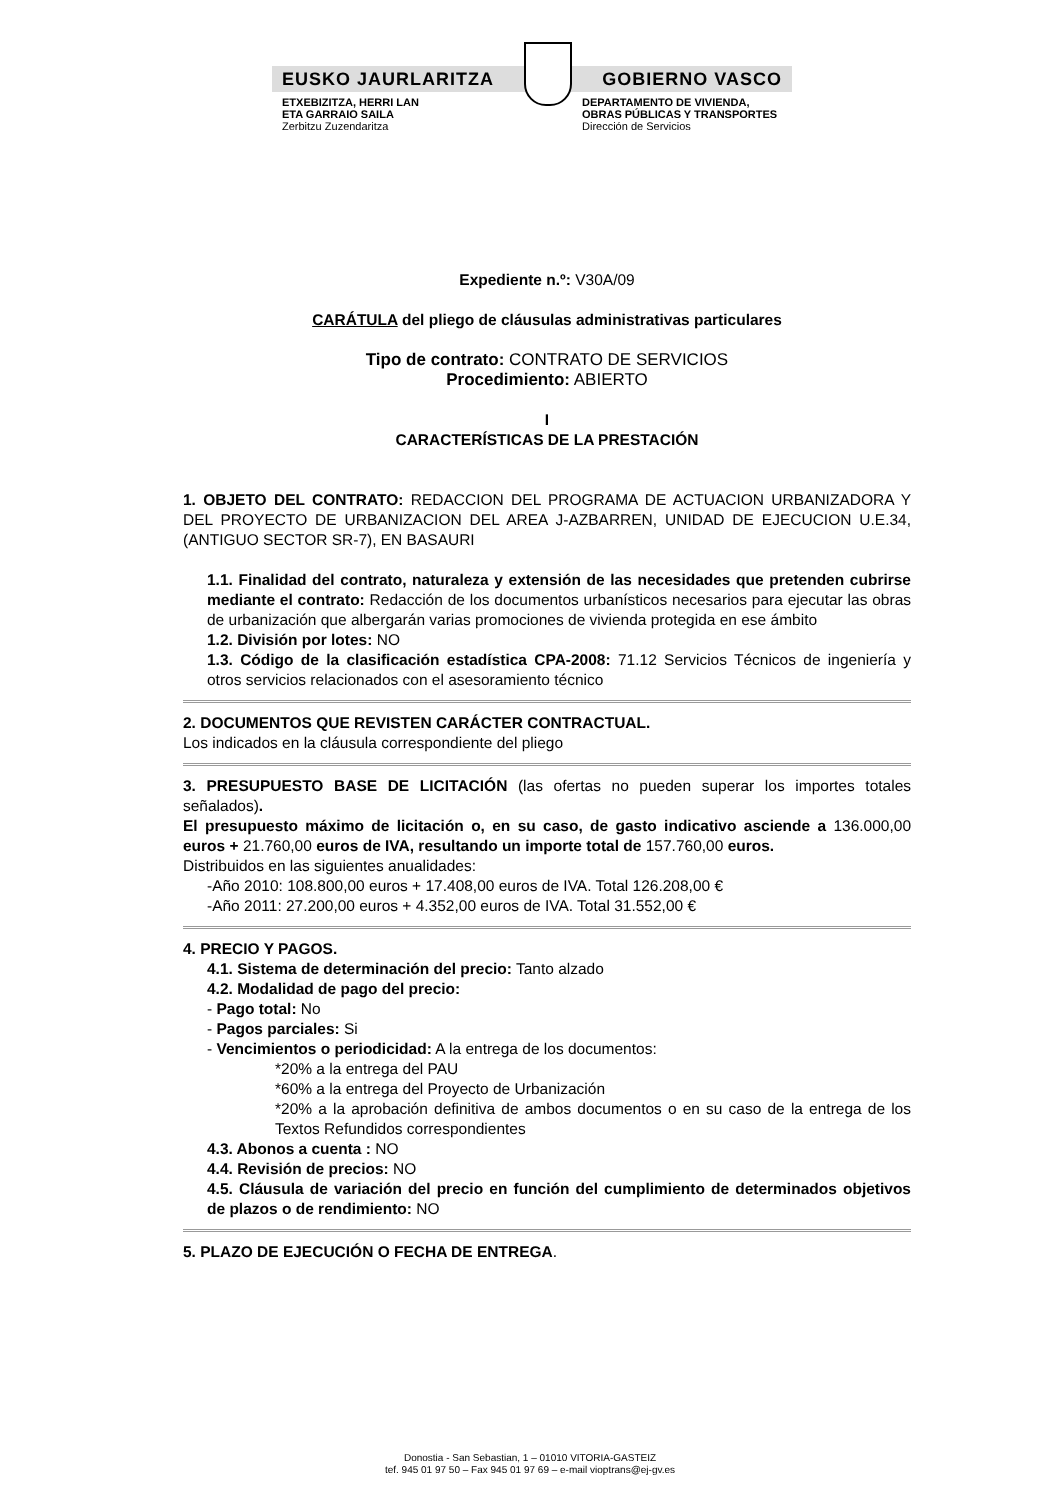EUSKO JAURLARITZA GOBIERNO VASCO
ETXEBIZITZA, HERRI LAN
ETA GARRAIO SAILA
Zerbitzu Zuzendaritza
DEPARTAMENTO DE VIVIENDA,
OBRAS PÚBLICAS Y TRANSPORTES
Dirección de Servicios
Expediente n.º: V30A/09
CARÁTULA del pliego de cláusulas administrativas particulares
Tipo de contrato: CONTRATO DE SERVICIOS
Procedimiento: ABIERTO
I
CARACTERÍSTICAS DE LA PRESTACIÓN
1. OBJETO DEL CONTRATO: REDACCION DEL PROGRAMA DE ACTUACION URBANIZADORA Y DEL PROYECTO DE URBANIZACION DEL AREA J-AZBARREN, UNIDAD DE EJECUCION U.E.34, (ANTIGUO SECTOR SR-7), EN BASAURI
1.1. Finalidad del contrato, naturaleza y extensión de las necesidades que pretenden cubrirse mediante el contrato: Redacción de los documentos urbanísticos necesarios para ejecutar las obras de urbanización que albergarán varias promociones de vivienda protegida en ese ámbito
1.2. División por lotes: NO
1.3. Código de la clasificación estadística CPA-2008: 71.12 Servicios Técnicos de ingeniería y otros servicios relacionados con el asesoramiento técnico
2. DOCUMENTOS QUE REVISTEN CARÁCTER CONTRACTUAL.
Los indicados en la cláusula correspondiente del pliego
3. PRESUPUESTO BASE DE LICITACIÓN (las ofertas no pueden superar los importes totales señalados).
El presupuesto máximo de licitación o, en su caso, de gasto indicativo asciende a 136.000,00 euros + 21.760,00 euros de IVA, resultando un importe total de 157.760,00 euros.
Distribuidos en las siguientes anualidades:
-Año 2010: 108.800,00 euros + 17.408,00 euros de IVA. Total 126.208,00 €
-Año 2011: 27.200,00 euros + 4.352,00 euros de IVA. Total 31.552,00 €
4. PRECIO Y PAGOS.
4.1. Sistema de determinación del precio: Tanto alzado
4.2. Modalidad de pago del precio:
- Pago total: No
- Pagos parciales: Si
- Vencimientos o periodicidad: A la entrega de los documentos:
*20% a la entrega del PAU
*60% a la entrega del Proyecto de Urbanización
*20% a la aprobación definitiva de ambos documentos o en su caso de la entrega de los Textos Refundidos correspondientes
4.3. Abonos a cuenta : NO
4.4. Revisión de precios: NO
4.5. Cláusula de variación del precio en función del cumplimiento de determinados objetivos de plazos o de rendimiento: NO
5. PLAZO DE EJECUCIÓN O FECHA DE ENTREGA.
Donostia - San Sebastian, 1 – 01010 VITORIA-GASTEIZ
tef. 945 01 97 50 – Fax 945 01 97 69 – e-mail vioptrans@ej-gv.es